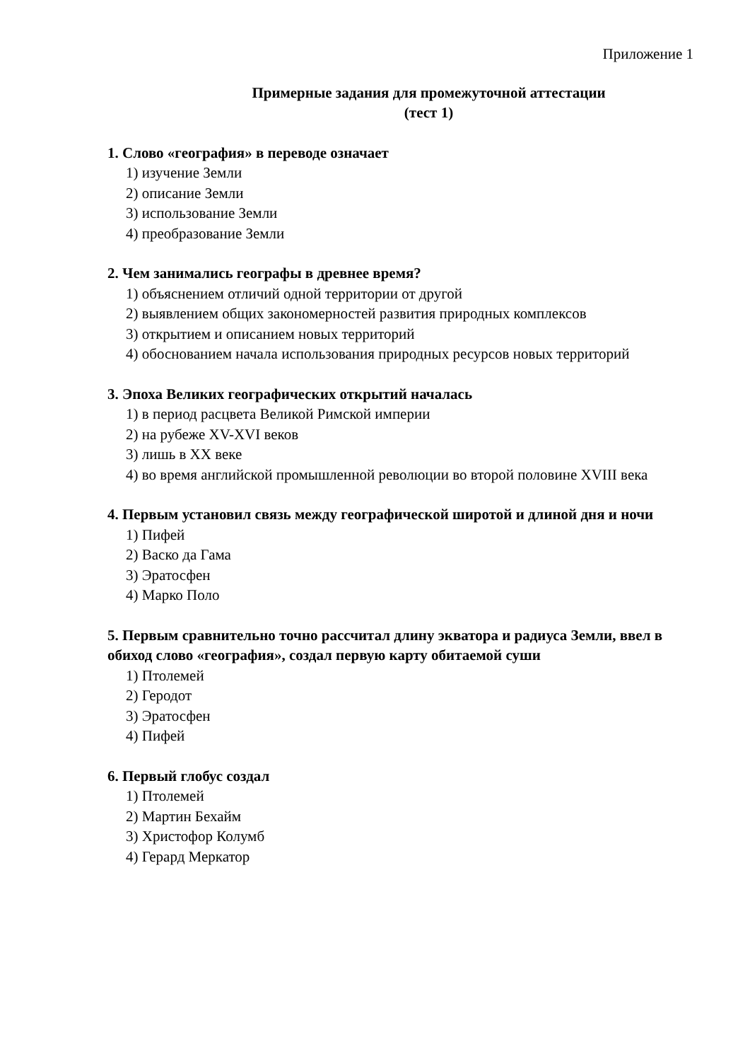Приложение 1
Примерные задания для промежуточной аттестации
(тест 1)
1. Слово «география» в переводе означает
1) изучение Земли
2) описание Земли
3) использование Земли
4) преобразование Земли
2. Чем занимались географы в древнее время?
1) объяснением отличий одной территории от другой
2) выявлением общих закономерностей развития природных комплексов
3) открытием и описанием новых территорий
4) обоснованием начала использования природных ресурсов новых территорий
3. Эпоха Великих географических открытий началась
1) в период расцвета Великой Римской империи
2) на рубеже XV-XVI веков
3) лишь в XX веке
4) во время английской промышленной революции во второй половине XVIII века
4. Первым установил связь между географической широтой и длиной дня и ночи
1) Пифей
2) Васко да Гама
3) Эратосфен
4) Марко Поло
5. Первым сравнительно точно рассчитал длину экватора и радиуса Земли, ввел в обиход слово «география», создал первую карту обитаемой суши
1) Птолемей
2) Геродот
3) Эратосфен
4) Пифей
6. Первый глобус создал
1) Птолемей
2) Мартин Бехайм
3) Христофор Колумб
4) Герард Меркатор